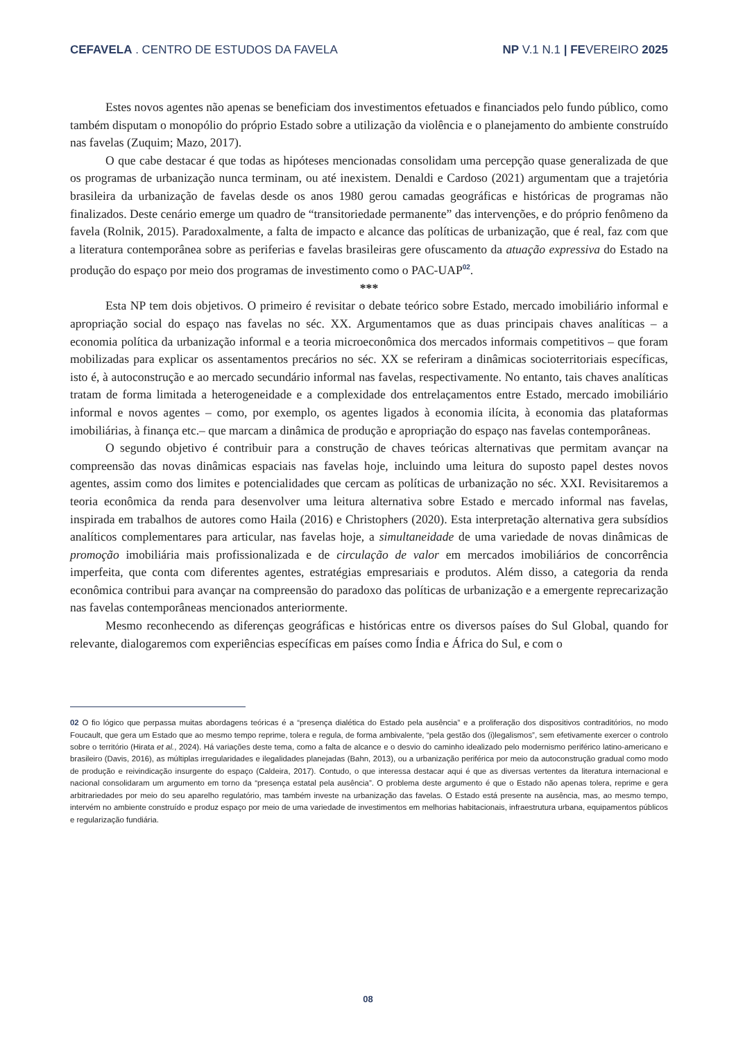CEFAVELA . CENTRO DE ESTUDOS DA FAVELA NP V.1 N.1 | FEVEREIRO 2025
Estes novos agentes não apenas se beneficiam dos investimentos efetuados e financiados pelo fundo público, como também disputam o monopólio do próprio Estado sobre a utilização da violência e o planejamento do ambiente construído nas favelas (Zuquim; Mazo, 2017).
O que cabe destacar é que todas as hipóteses mencionadas consolidam uma percepção quase generalizada de que os programas de urbanização nunca terminam, ou até inexistem. Denaldi e Cardoso (2021) argumentam que a trajetória brasileira da urbanização de favelas desde os anos 1980 gerou camadas geográficas e históricas de programas não finalizados. Deste cenário emerge um quadro de “transitoriedade permanente” das intervenções, e do próprio fenômeno da favela (Rolnik, 2015). Paradoxalmente, a falta de impacto e alcance das políticas de urbanização, que é real, faz com que a literatura contemporânea sobre as periferias e favelas brasileiras gere ofuscamento da atuação expressiva do Estado na produção do espaço por meio dos programas de investimento como o PAC-UAP<sup>02</sup>.
***
Esta NP tem dois objetivos. O primeiro é revisitar o debate teórico sobre Estado, mercado imobiliário informal e apropriação social do espaço nas favelas no séc. XX. Argumentamos que as duas principais chaves analíticas – a economia política da urbanização informal e a teoria microeconômica dos mercados informais competitivos – que foram mobilizadas para explicar os assentamentos precários no séc. XX se referiram a dinâmicas socioterritoriais específicas, isto é, à autoconstrução e ao mercado secundário informal nas favelas, respectivamente. No entanto, tais chaves analíticas tratam de forma limitada a heterogeneidade e a complexidade dos entrelaçamentos entre Estado, mercado imobiliário informal e novos agentes – como, por exemplo, os agentes ligados à economia ilícita, à economia das plataformas imobiliárias, à finança etc.– que marcam a dinâmica de produção e apropriação do espaço nas favelas contemporâneas.
O segundo objetivo é contribuir para a construção de chaves teóricas alternativas que permitam avançar na compreensão das novas dinâmicas espaciais nas favelas hoje, incluindo uma leitura do suposto papel destes novos agentes, assim como dos limites e potencialidades que cercam as políticas de urbanização no séc. XXI. Revisitaremos a teoria econômica da renda para desenvolver uma leitura alternativa sobre Estado e mercado informal nas favelas, inspirada em trabalhos de autores como Haila (2016) e Christophers (2020). Esta interpretação alternativa gera subsídios analíticos complementares para articular, nas favelas hoje, a simultaneidade de uma variedade de novas dinâmicas de promoção imobiliária mais profissionalizada e de circulação de valor em mercados imobiliários de concorrência imperfeita, que conta com diferentes agentes, estratégias empresariais e produtos. Além disso, a categoria da renda econômica contribui para avançar na compreensão do paradoxo das políticas de urbanização e a emergente reprecarização nas favelas contemporâneas mencionados anteriormente.
Mesmo reconhecendo as diferenças geográficas e históricas entre os diversos países do Sul Global, quando for relevante, dialogaremos com experiências específicas em países como Índia e África do Sul, e com o
02 O fio lógico que perpassa muitas abordagens teóricas é a “presença dialética do Estado pela ausência” e a proliferação dos dispositivos contraditórios, no modo Foucault, que gera um Estado que ao mesmo tempo reprime, tolera e regula, de forma ambivalente, “pela gestão dos (i)legalismos”, sem efetivamente exercer o controlo sobre o território (Hirata et al., 2024). Há variações deste tema, como a falta de alcance e o desvio do caminho idealizado pelo modernismo periférico latino-americano e brasileiro (Davis, 2016), as múltiplas irregularidades e ilegalidades planejadas (Bahn, 2013), ou a urbanização periférica por meio da autoconstrução gradual como modo de produção e reivindicação insurgente do espaço (Caldeira, 2017). Contudo, o que interessa destacar aqui é que as diversas vertentes da literatura internacional e nacional consolidaram um argumento em torno da “presença estatal pela ausência”. O problema deste argumento é que o Estado não apenas tolera, reprime e gera arbitrariedades por meio do seu aparelho regulatório, mas também investe na urbanização das favelas. O Estado está presente na ausência, mas, ao mesmo tempo, intervém no ambiente construído e produz espaço por meio de uma variedade de investimentos em melhorias habitacionais, infraestrutura urbana, equipamentos públicos e regularização fundiária.
08